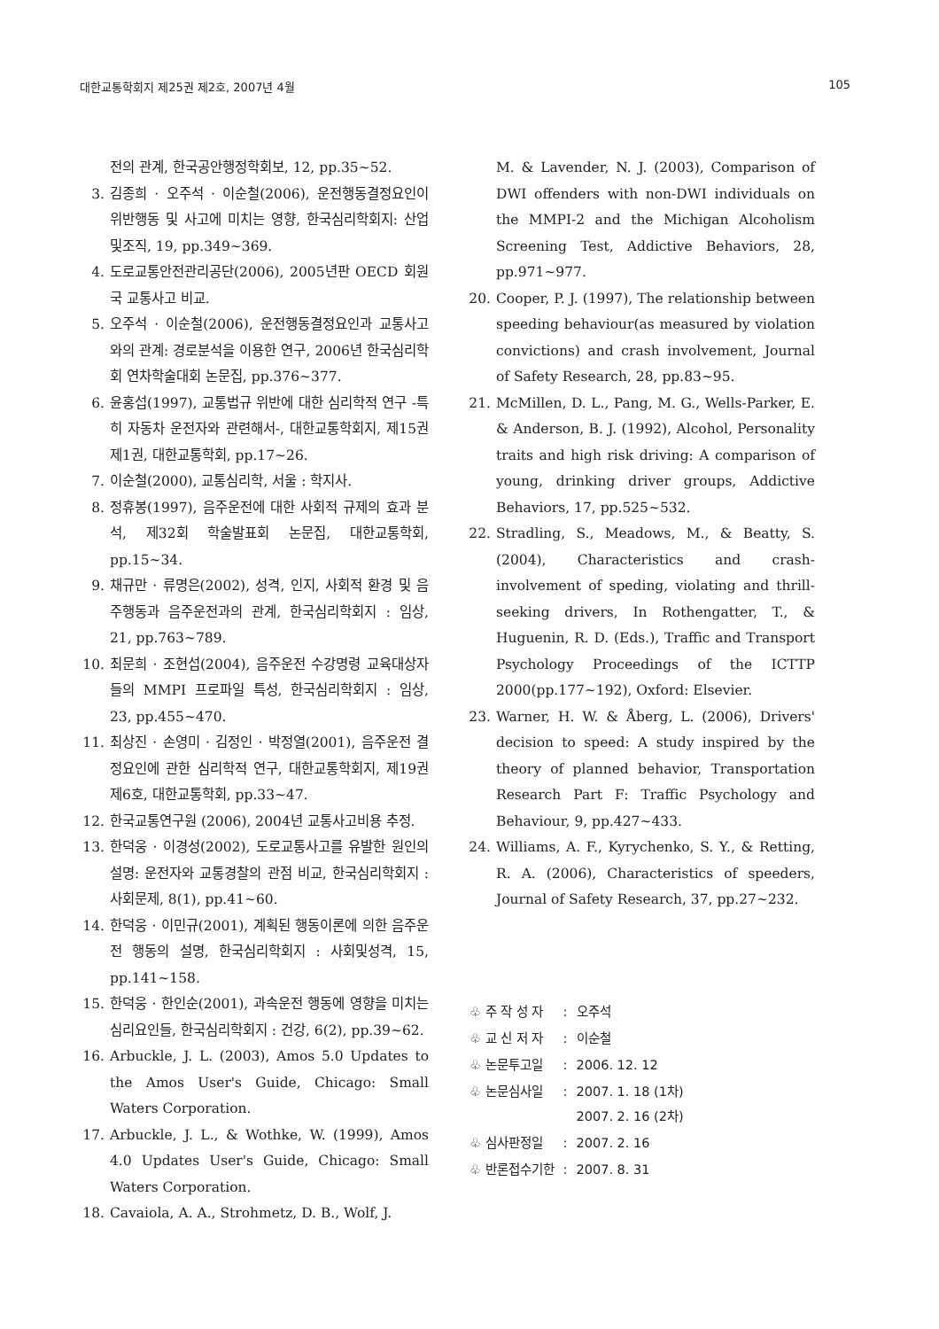대한교통학회지 제25권 제2호, 2007년 4월 105
전의 관계, 한국공안행정학회보, 12, pp.35~52.
3. 김종희 · 오주석 · 이순철(2006), 운전행동결정요인이 위반행동 및 사고에 미치는 영향, 한국심리학회지: 산업및조직, 19, pp.349~369.
4. 도로교통안전관리공단(2006), 2005년판 OECD 회원국 교통사고 비교.
5. 오주석 · 이순철(2006), 운전행동결정요인과 교통사고와의 관계: 경로분석을 이용한 연구, 2006년 한국심리학회 연차학술대회 논문집, pp.376~377.
6. 윤홍섭(1997), 교통법규 위반에 대한 심리학적 연구 -특히 자동차 운전자와 관련해서-, 대한교통학회지, 제15권 제1권, 대한교통학회, pp.17~26.
7. 이순철(2000), 교통심리학, 서울 : 학지사.
8. 정휴봉(1997), 음주운전에 대한 사회적 규제의 효과 분석, 제32회 학술발표회 논문집, 대한교통학회, pp.15~34.
9. 채규만 · 류명은(2002), 성격, 인지, 사회적 환경 및 음주행동과 음주운전과의 관계, 한국심리학회지 : 임상, 21, pp.763~789.
10. 최문희 · 조현섭(2004), 음주운전 수강명령 교육대상자들의 MMPI 프로파일 특성, 한국심리학회지 : 임상, 23, pp.455~470.
11. 최상진 · 손영미 · 김정인 · 박정열(2001), 음주운전 결정요인에 관한 심리학적 연구, 대한교통학회지, 제19권 제6호, 대한교통학회, pp.33~47.
12. 한국교통연구원 (2006), 2004년 교통사고비용 추정.
13. 한덕웅 · 이경성(2002), 도로교통사고를 유발한 원인의 설명: 운전자와 교통경찰의 관점 비교, 한국심리학회지 : 사회문제, 8(1), pp.41~60.
14. 한덕웅 · 이민규(2001), 계획된 행동이론에 의한 음주운전 행동의 설명, 한국심리학회지 : 사회및성격, 15, pp.141~158.
15. 한덕웅 · 한인순(2001), 과속운전 행동에 영향을 미치는 심리요인들, 한국심리학회지 : 건강, 6(2), pp.39~62.
16. Arbuckle, J. L. (2003), Amos 5.0 Updates to the Amos User's Guide, Chicago: Small Waters Corporation.
17. Arbuckle, J. L., & Wothke, W. (1999), Amos 4.0 Updates User's Guide, Chicago: Small Waters Corporation.
18. Cavaiola, A. A., Strohmetz, D. B., Wolf, J.
M. & Lavender, N. J. (2003), Comparison of DWI offenders with non-DWI individuals on the MMPI-2 and the Michigan Alcoholism Screening Test, Addictive Behaviors, 28, pp.971~977.
20. Cooper, P. J. (1997), The relationship between speeding behaviour(as measured by violation convictions) and crash involvement, Journal of Safety Research, 28, pp.83~95.
21. McMillen, D. L., Pang, M. G., Wells-Parker, E. & Anderson, B. J. (1992), Alcohol, Personality traits and high risk driving: A comparison of young, drinking driver groups, Addictive Behaviors, 17, pp.525~532.
22. Stradling, S., Meadows, M., & Beatty, S. (2004), Characteristics and crash-involvement of speding, violating and thrill-seeking drivers, In Rothengatter, T., & Huguenin, R. D. (Eds.), Traffic and Transport Psychology Proceedings of the ICTTP 2000(pp.177~192), Oxford: Elsevier.
23. Warner, H. W. & Åberg, L. (2006), Drivers' decision to speed: A study inspired by the theory of planned behavior, Transportation Research Part F: Traffic Psychology and Behaviour, 9, pp.427~433.
24. Williams, A. F., Kyrychenko, S. Y., & Retting, R. A. (2006), Characteristics of speeders, Journal of Safety Research, 37, pp.27~232.
| ♧ 주 작 성 자 | : | 오주석 |
| ♧ 교 신 저 자 | : | 이순철 |
| ♧ 논문투고일 | : | 2006. 12. 12 |
| ♧ 논문심사일 | : | 2007. 1. 18 (1차) 2007. 2. 16 (2차) |
| ♧ 심사판정일 | : | 2007. 2. 16 |
| ♧ 반론접수기한 | : | 2007. 8. 31 |